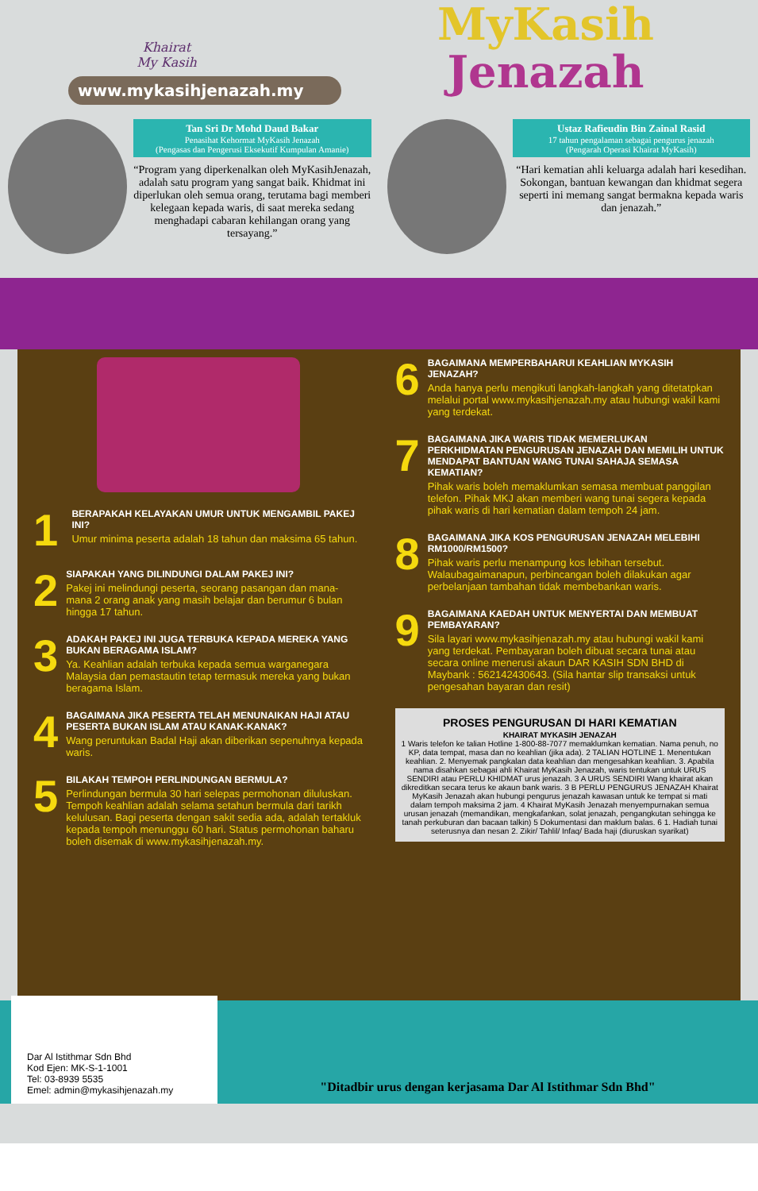Khairat
My Kasih
www.mykasihjenazah.my
MyKasih
Jenazah
Tan Sri Dr Mohd Daud Bakar
Penasihat Kehormat MyKasih Jenazah
(Pengasas dan Pengerusi Eksekutif Kumpulan Amanie)
“Program yang diperkenalkan oleh MyKasihJenazah, adalah satu program yang sangat baik. Khidmat ini diperlukan oleh semua orang, terutama bagi memberi kelegaan kepada waris, di saat mereka sedang menghadapi cabaran kehilangan orang yang tersayang.”
Ustaz Rafieudin Bin Zainal Rasid
17 tahun pengalaman sebagai pengurus jenazah
(Pengarah Operasi Khairat MyKasih)
“Hari kematian ahli keluarga adalah hari kesedihan. Sokongan, bantuan kewangan dan khidmat segera seperti ini memang sangat bermakna kepada waris dan jenazah.”
1
BERAPAKAH KELAYAKAN UMUR UNTUK MENGAMBIL PAKEJ INI?
Umur minima peserta adalah 18 tahun dan maksima 65 tahun.
2
SIAPAKAH YANG DILINDUNGI DALAM PAKEJ INI?
Pakej ini melindungi peserta, seorang pasangan dan mana-mana 2 orang anak yang masih belajar dan berumur 6 bulan hingga 17 tahun.
3
ADAKAH PAKEJ INI JUGA TERBUKA KEPADA MEREKA YANG BUKAN BERAGAMA ISLAM?
Ya. Keahlian adalah terbuka kepada semua warganegara Malaysia dan pemastautin tetap termasuk mereka yang bukan beragama Islam.
4
BAGAIMANA JIKA PESERTA TELAH MENUNAIKAN HAJI ATAU PESERTA BUKAN ISLAM ATAU KANAK-KANAK?
Wang peruntukan Badal Haji akan diberikan sepenuhnya kepada waris.
5
BILAKAH TEMPOH PERLINDUNGAN BERMULA?
Perlindungan bermula 30 hari selepas permohonan diluluskan. Tempoh keahlian adalah selama setahun bermula dari tarikh kelulusan. Bagi peserta dengan sakit sedia ada, adalah tertakluk kepada tempoh menunggu 60 hari. Status permohonan baharu boleh disemak di www.mykasihjenazah.my.
6
BAGAIMANA MEMPERBAHARUI KEAHLIAN MYKASIH JENAZAH?
Anda hanya perlu mengikuti langkah-langkah yang ditetatpkan melalui portal www.mykasihjenazah.my atau hubungi wakil kami yang terdekat.
7
BAGAIMANA JIKA WARIS TIDAK MEMERLUKAN PERKHIDMATAN PENGURUSAN JENAZAH DAN MEMILIH UNTUK MENDAPAT BANTUAN WANG TUNAI SAHAJA SEMASA KEMATIAN?
Pihak waris boleh memaklumkan semasa membuat panggilan telefon. Pihak MKJ akan memberi wang tunai segera kepada pihak waris di hari kematian dalam tempoh 24 jam.
8
BAGAIMANA JIKA KOS PENGURUSAN JENAZAH MELEBIHI RM1000/RM1500?
Pihak waris perlu menampung kos lebihan tersebut. Walaubagaimanapun, perbincangan boleh dilakukan agar perbelanjaan tambahan tidak membebankan waris.
9
BAGAIMANA KAEDAH UNTUK MENYERTAI DAN MEMBUAT PEMBAYARAN?
Sila layari www.mykasihjenazah.my atau hubungi wakil kami yang terdekat. Pembayaran boleh dibuat secara tunai atau secara online menerusi akaun DAR KASIH SDN BHD di Maybank : 562142430643. (Sila hantar slip transaksi untuk pengesahan bayaran dan resit)
PROSES PENGURUSAN DI HARI KEMATIAN
KHAIRAT MYKASIH JENAZAH
1 Waris telefon ke talian Hotline 1-800-88-7077 memaklumkan kematian. Nama penuh, no KP, data tempat, masa dan no keahlian (jika ada). 2 TALIAN HOTLINE 1. Menentukan keahlian. 2. Menyemak pangkalan data keahlian dan mengesahkan keahlian. 3. Apabila nama disahkan sebagai ahli Khairat MyKasih Jenazah, waris tentukan untuk URUS SENDIRI atau PERLU KHIDMAT urus jenazah. 3 A URUS SENDIRI Wang khairat akan dikreditkan secara terus ke akaun bank waris. 3 B PERLU PENGURUS JENAZAH Khairat MyKasih Jenazah akan hubungi pengurus jenazah kawasan untuk ke tempat si mati dalam tempoh maksima 2 jam. 4 Khairat MyKasih Jenazah menyempurnakan semua urusan jenazah (memandikan, mengkafankan, solat jenazah, pengangkutan sehingga ke tanah perkuburan dan bacaan talkin) 5 Dokumentasi dan maklum balas. 6 1. Hadiah tunai seterusnya dan nesan 2. Zikir/ Tahlil/ Infaq/ Bada haji (diuruskan syarikat)
Dar Al Istithmar Sdn Bhd
Kod Ejen: MK-S-1-1001
Tel: 03-8939 5535
Emel: admin@mykasihjenazah.my
"Ditadbir urus dengan kerjasama Dar Al Istithmar Sdn Bhd"